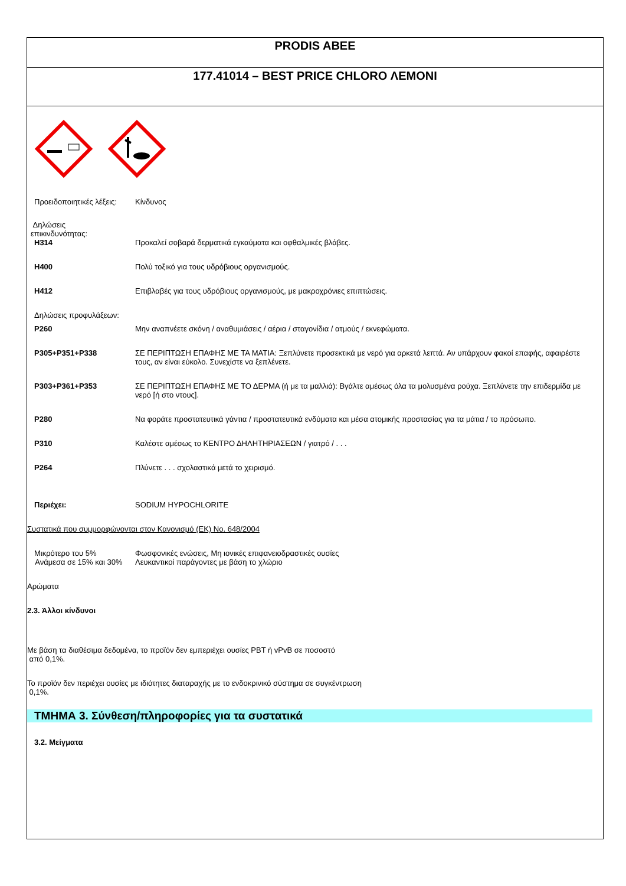PRODIS ABEE
177.41014 – BEST PRICE CHLORO ΛΕΜΟΝΙ
Προειδοποιητικές λέξεις:
Κίνδυνος
Δηλώσεις
επικινδυνότητας:
H314 Προκαλεί σοβαρά δερματικά εγκαύματα και οφθαλμικές βλάβες.
H400 Πολύ τοξικό για τους υδρόβιους οργανισμούς.
H412 Επιβλαβές για τους υδρόβιους οργανισμούς, με μακροχρόνιες επιπτώσεις.
Δηλώσεις προφυλάξεων:
P260 Μην αναπνέετε σκόνη / αναθυμιάσεις / αέρια / σταγονίδια / ατμούς / εκνεφώματα.
P305+P351+P338 ΣΕ ΠΕΡΙΠΤΩΣΗ ΕΠΑΦΗΣ ΜΕ ΤΑ ΜΑΤΙΑ: Ξεπλύνετε προσεκτικά με νερό για αρκετά λεπτά. Αν υπάρχουν φακοί επαφής, αφαιρέστε τους, αν είναι εύκολο. Συνεχίστε να ξεπλένετε.
P303+P361+P353 ΣΕ ΠΕΡΙΠΤΩΣΗ ΕΠΑΦΗΣ ΜΕ ΤΟ ΔΕΡΜΑ (ή με τα μαλλιά): Βγάλτε αμέσως όλα τα μολυσμένα ρούχα. Ξεπλύνετε την επιδερμίδα με νερό [ή στο ντους].
P280 Να φοράτε προστατευτικά γάντια / προστατευτικά ενδύματα και μέσα ατομικής προστασίας για τα μάτια / το πρόσωπο.
P310 Καλέστε αμέσως το ΚΕΝΤΡΟ ΔΗΛΗΤΗΡΙΑΣΕΩΝ / γιατρό / . . .
P264 Πλύνετε . . . σχολαστικά μετά το χειρισμό.
Περιέχει: SODIUM HYPOCHLORITE
Συστατικά που συμμορφώνονται στον Κανονισμό (ΕΚ) No. 648/2004
Μικρότερο του 5% Φωσφονικές ενώσεις, Μη ιονικές επιφανειοδραστικές ουσίες
Ανάμεσα σε 15% και 30% Λευκαντικοί παράγοντες με βάση το χλώριο
Αρώματα
2.3. Άλλοι κίνδυνοι
Με βάση τα διαθέσιμα δεδομένα, το προϊόν δεν εμπεριέχει ουσίες PBT ή vPvB σε ποσοστό
από 0,1%.
Το προϊόν δεν περιέχει ουσίες με ιδιότητες διαταραχής με το ενδοκρινικό σύστημα σε συγκέντρωση
0,1%.
ΤΜΗΜΑ 3. Σύνθεση/πληροφορίες για τα συστατικά
3.2. Μείγματα